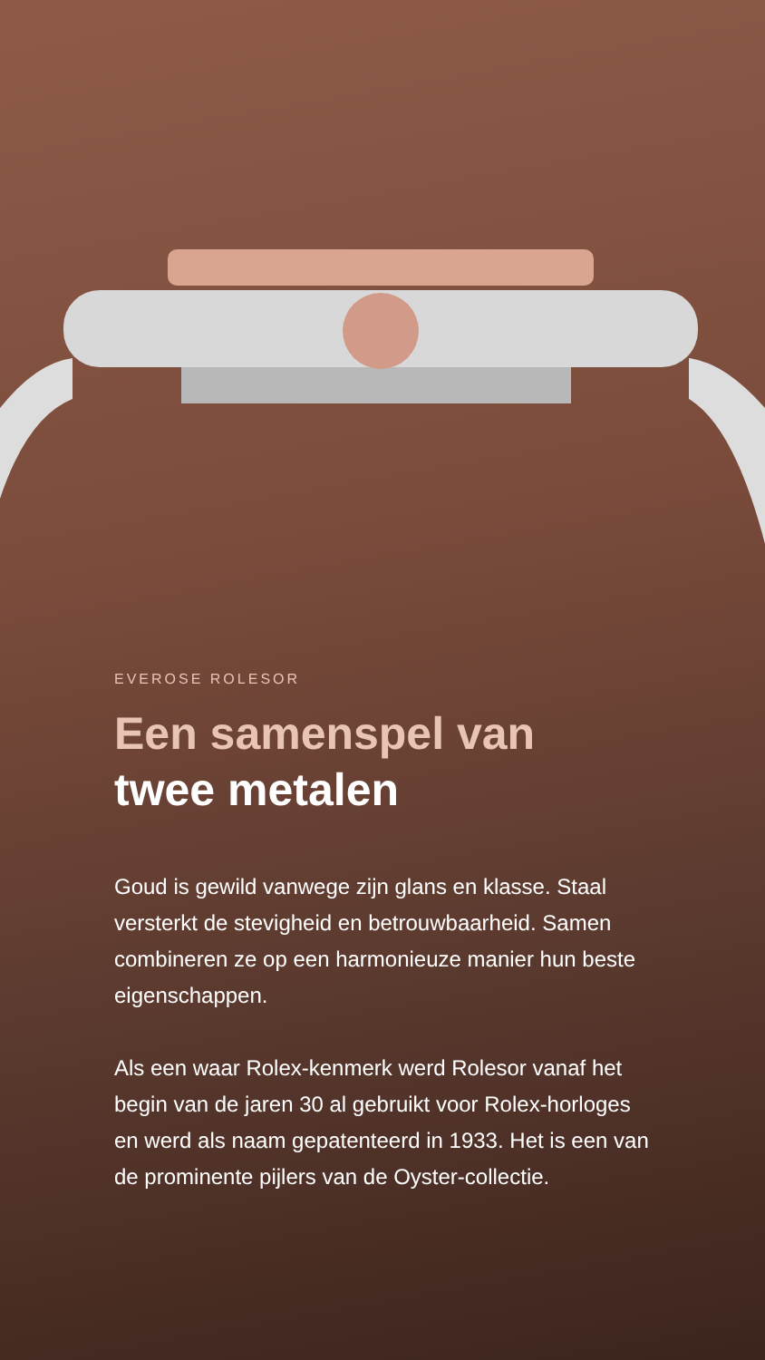EVEROSE ROLESOR
Een samenspel van
twee metalen
Goud is gewild vanwege zijn glans en klasse. Staal versterkt de stevigheid en betrouwbaarheid. Samen combineren ze op een harmonieuze manier hun beste eigenschappen.
Als een waar Rolex-kenmerk werd Rolesor vanaf het begin van de jaren 30 al gebruikt voor Rolex-horloges en werd als naam gepatenteerd in 1933. Het is een van de prominente pijlers van de Oyster-collectie.